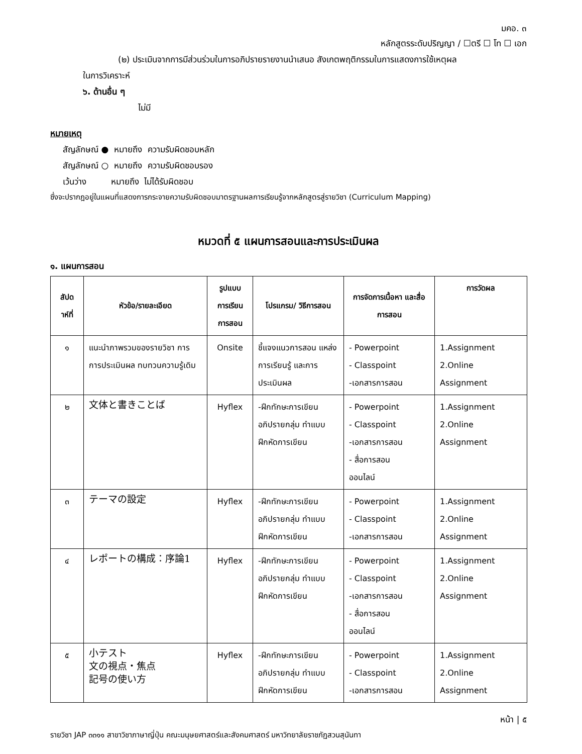มคอ. ๓
หลักสูตรระดับปริญญา / ☐ตรี ☐ โท ☐ เอก
(๒) ประเมินจากการมีส่วนร่วมในการอภิปรายรายงานนำเสนอ สังเกตพฤติกรรมในการแสดงการใช้เหตุผล
ในการวิเคราะห์
๖. ด้านอื่น ๆ
ไม่มี
หมายเหตุ
สัญลักษณ์ ● หมายถึง ความรับผิดชอบหลัก
สัญลักษณ์ ○ หมายถึง ความรับผิดชอบรอง
เว้นว่าง หมายถึง ไม่ได้รับผิดชอบ
ซึ่งจะปรากฎอยู่ในแผนที่แสดงการกระจายความรับผิดชอบมาตรฐานผลการเรียนรู้จากหลักสูตรสู่รายวิชา (Curriculum Mapping)
หมวดที่ ๕ แผนการสอนและการประเมินผล
๑. แผนการสอน
| สัปด าห์ที่ | หัวข้อ/รายละเอียด | รูปแบบ การเรียน การสอน | โปรแกรม/ วิธีการสอน | การจัดการเนื้อหา และสื่อการสอน | การวัดผล |
| --- | --- | --- | --- | --- | --- |
| ๑ | แนะนำภาพรวมของรายวิชา การ การประเมินผล ทบทวนความรู้เดิม | Onsite | ชี้แจงแนวการสอน แหล่งการเรียนรู้ และการ ประเมินผล | - Powerpoint - Classpoint -เอกสารการสอน | 1.Assignment 2.Online Assignment |
| ๒ | 文体と書きことば | Hyflex | -ฝึกทักษะการเขียน อภิปรายกลุ่ม ทำแบบฝึกหัดการเขียน | - Powerpoint - Classpoint -เอกสารการสอน - สื่อการสอน ออนไลน์ | 1.Assignment 2.Online Assignment |
| ๓ | テーマの設定 | Hyflex | -ฝึกทักษะการเขียน อภิปรายกลุ่ม ทำแบบฝึกหัดการเขียน | - Powerpoint - Classpoint -เอกสารการสอน | 1.Assignment 2.Online Assignment |
| ๔ | レポートの構成：序論1 | Hyflex | -ฝึกทักษะการเขียน อภิปรายกลุ่ม ทำแบบฝึกหัดการเขียน | - Powerpoint - Classpoint -เอกสารการสอน - สื่อการสอน ออนไลน์ | 1.Assignment 2.Online Assignment |
| ๕ | 小テスト 文の視点・焦点 記号の使い方 | Hyflex | -ฝึกทักษะการเขียน อภิปรายกลุ่ม ทำแบบฝึกหัดการเขียน | - Powerpoint - Classpoint -เอกสารการสอน | 1.Assignment 2.Online Assignment |
หน้า | ๕
รายวิชา JAP ๓๓๑๑ สาขาวิชาภาษาญี่ปุ่น คณะมนุษยศาสตร์และสังคมศาสตร์ มหาวิทยาลัยราชภัฏสวนสุนันทา